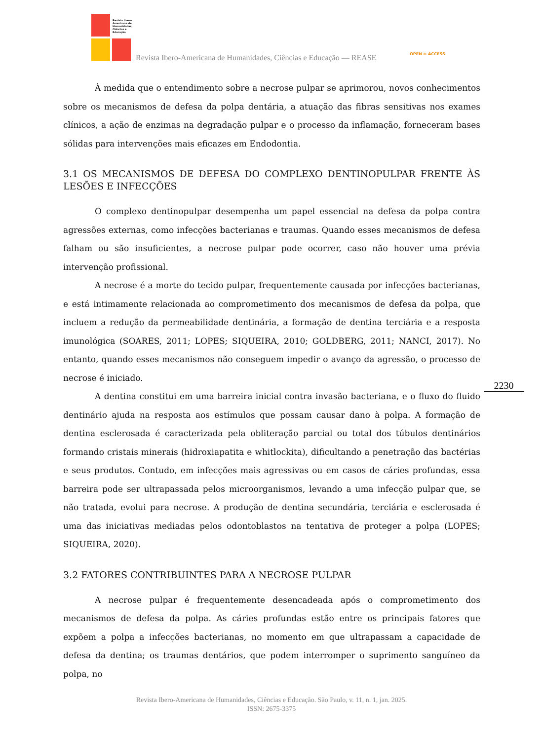Revista Ibero-
Americana de
Humanidades,
Ciências e
Educação
Revista Ibero-Americana de Humanidades, Ciências e Educação — REASE OPEN ⊕ ACCESS
À medida que o entendimento sobre a necrose pulpar se aprimorou, novos conhecimentos sobre os mecanismos de defesa da polpa dentária, a atuação das fibras sensitivas nos exames clínicos, a ação de enzimas na degradação pulpar e o processo da inflamação, forneceram bases sólidas para intervenções mais eficazes em Endodontia.
3.1 OS MECANISMOS DE DEFESA DO COMPLEXO DENTINOPULPAR FRENTE ÀS LESÕES E INFECÇÕES
O complexo dentinopulpar desempenha um papel essencial na defesa da polpa contra agressões externas, como infecções bacterianas e traumas. Quando esses mecanismos de defesa falham ou são insuficientes, a necrose pulpar pode ocorrer, caso não houver uma prévia intervenção profissional.
A necrose é a morte do tecido pulpar, frequentemente causada por infecções bacterianas, e está intimamente relacionada ao comprometimento dos mecanismos de defesa da polpa, que incluem a redução da permeabilidade dentinária, a formação de dentina terciária e a resposta imunológica (SOARES, 2011; LOPES; SIQUEIRA, 2010; GOLDBERG, 2011; NANCI, 2017). No entanto, quando esses mecanismos não conseguem impedir o avanço da agressão, o processo de necrose é iniciado.
A dentina constitui em uma barreira inicial contra invasão bacteriana, e o fluxo do fluido dentinário ajuda na resposta aos estímulos que possam causar dano à polpa. A formação de dentina esclerosada é caracterizada pela obliteração parcial ou total dos túbulos dentinários formando cristais minerais (hidroxiapatita e whitlockita), dificultando a penetração das bactérias e seus produtos. Contudo, em infecções mais agressivas ou em casos de cáries profundas, essa barreira pode ser ultrapassada pelos microorganismos, levando a uma infecção pulpar que, se não tratada, evolui para necrose. A produção de dentina secundária, terciária e esclerosada é uma das iniciativas mediadas pelos odontoblastos na tentativa de proteger a polpa (LOPES; SIQUEIRA, 2020).
3.2 FATORES CONTRIBUINTES PARA A NECROSE PULPAR
A necrose pulpar é frequentemente desencadeada após o comprometimento dos mecanismos de defesa da polpa. As cáries profundas estão entre os principais fatores que expõem a polpa a infecções bacterianas, no momento em que ultrapassam a capacidade de defesa da dentina; os traumas dentários, que podem interromper o suprimento sanguíneo da polpa, no
2230
Revista Ibero-Americana de Humanidades, Ciências e Educação. São Paulo, v. 11, n. 1, jan. 2025.
ISSN: 2675-3375